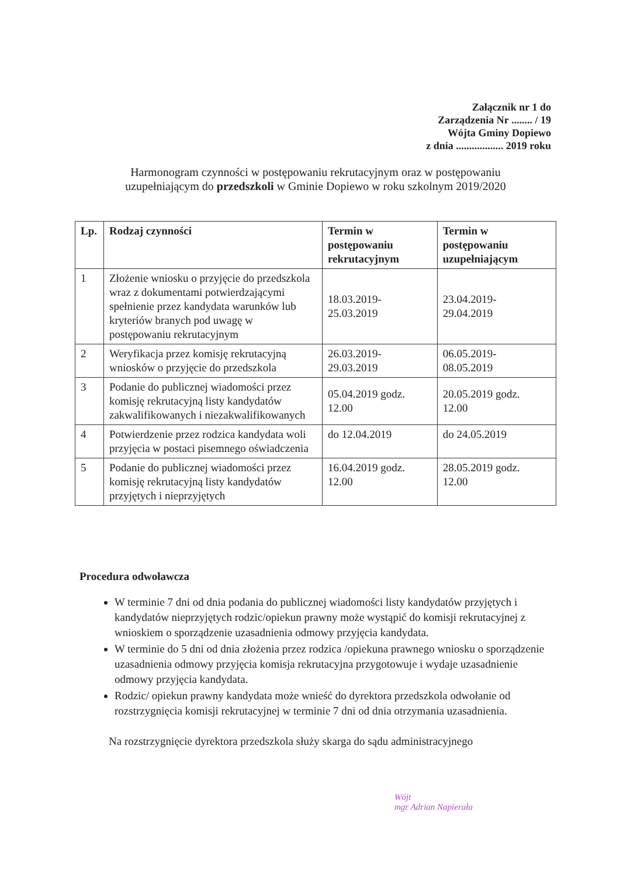Załącznik nr 1 do
Zarządzenia Nr ........ / 19
Wójta Gminy Dopiewo
z dnia .................. 2019 roku
Harmonogram czynności w postępowaniu rekrutacyjnym oraz w postępowaniu uzupełniającym do przedszkoli w Gminie Dopiewo w roku szkolnym 2019/2020
| Lp. | Rodzaj czynności | Termin w postępowaniu rekrutacyjnym | Termin w postępowaniu uzupełniającym |
| --- | --- | --- | --- |
| 1 | Złożenie wniosku o przyjęcie do przedszkola wraz z dokumentami potwierdzającymi spełnienie przez kandydata warunków lub kryteriów branych pod uwagę w postępowaniu rekrutacyjnym | 18.03.2019- 25.03.2019 | 23.04.2019- 29.04.2019 |
| 2 | Weryfikacja przez komisję rekrutacyjną wniosków o przyjęcie do przedszkola | 26.03.2019- 29.03.2019 | 06.05.2019- 08.05.2019 |
| 3 | Podanie do publicznej wiadomości przez komisję rekrutacyjną listy kandydatów zakwalifikowanych i niezakwalifikowanych | 05.04.2019 godz. 12.00 | 20.05.2019 godz. 12.00 |
| 4 | Potwierdzenie przez rodzica kandydata woli przyjęcia w postaci pisemnego oświadczenia | do 12.04.2019 | do 24.05.2019 |
| 5 | Podanie do publicznej wiadomości przez komisję rekrutacyjną listy kandydatów przyjętych i nieprzyjętych | 16.04.2019 godz. 12.00 | 28.05.2019 godz. 12.00 |
Procedura odwoławcza
W terminie 7 dni od dnia podania do publicznej wiadomości listy kandydatów przyjętych i kandydatów nieprzyjętych rodzic/opiekun prawny może wystąpić do komisji rekrutacyjnej z wnioskiem o sporządzenie uzasadnienia odmowy przyjęcia kandydata.
W terminie do 5 dni od dnia złożenia przez rodzica /opiekuna prawnego wniosku o sporządzenie uzasadnienia odmowy przyjęcia komisja rekrutacyjna przygotowuje i wydaje uzasadnienie odmowy przyjęcia kandydata.
Rodzic/ opiekun prawny kandydata może wnieść do dyrektora przedszkola odwołanie od rozstrzygnięcia komisji rekrutacyjnej w terminie 7 dni od dnia otrzymania uzasadnienia.
Na rozstrzygnięcie dyrektora przedszkola służy skarga do sądu administracyjnego
Wójt
mgr Adrian Napierała